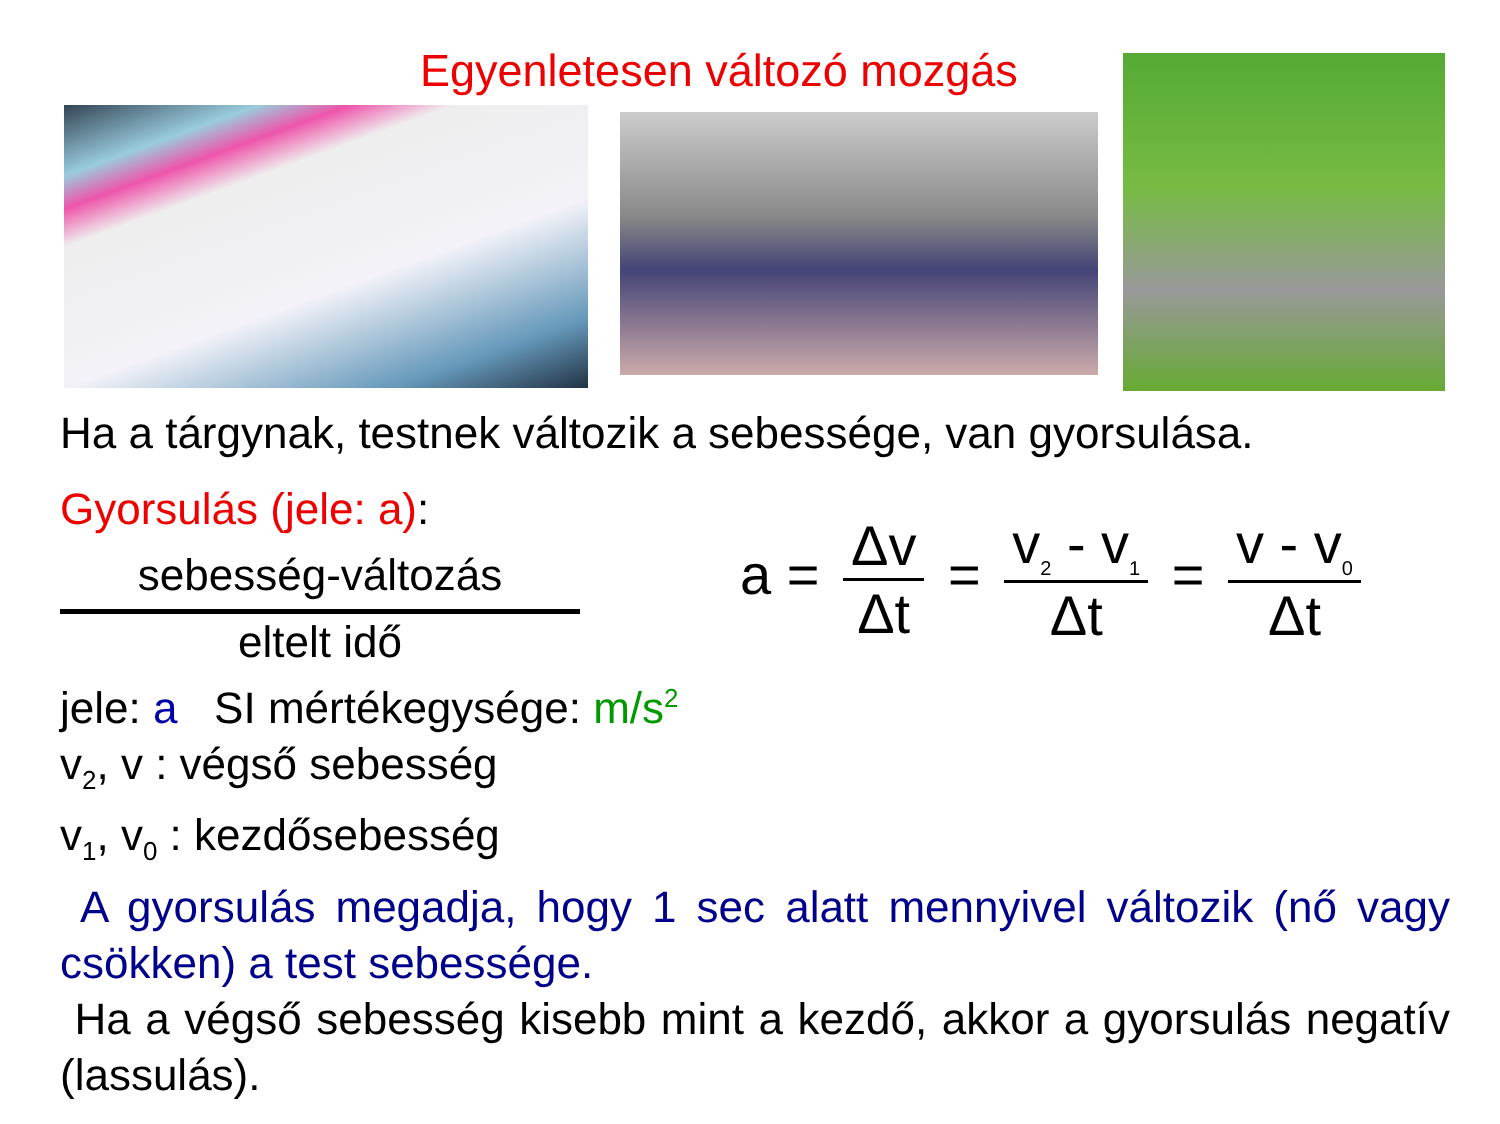Egyenletesen változó mozgás
Ha a tárgynak, testnek változik a sebessége, van gyorsulása.
Gyorsulás (jele: a):
sebesség-változás
eltelt idő
a = Δv Δt = v<sub>2</sub> - v<sub>1</sub> Δt = v - v<sub>0</sub> Δt
jele: a SI mértékegysége: m/s<sup>2</sup>
v<sub>2</sub>, v : végső sebesség
v<sub>1</sub>, v<sub>0</sub> : kezdősebesség
A gyorsulás megadja, hogy 1 sec alatt mennyivel változik (nő vagy csökken) a test sebessége.
Ha a végső sebesség kisebb mint a kezdő, akkor a gyorsulás negatív (lassulás).